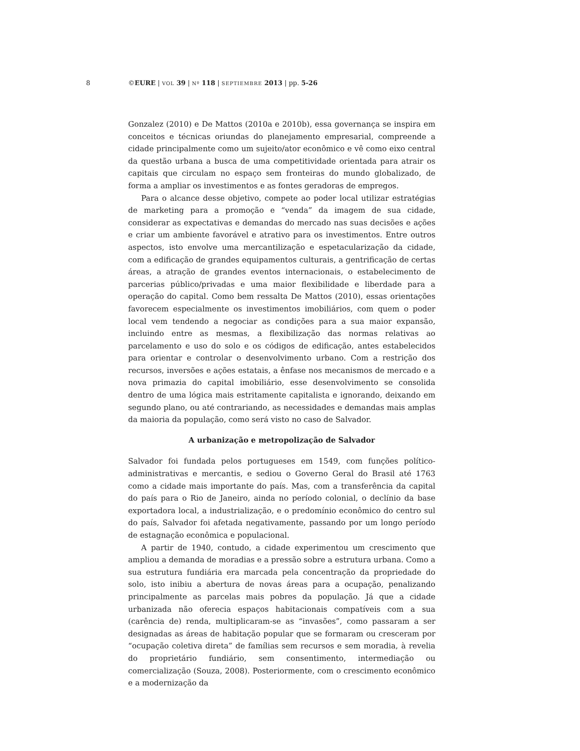8 ©EURE | VOL 39 | Nº 118 | SEPTIEMBRE 2013 | pp. 5-26
Gonzalez (2010) e De Mattos (2010a e 2010b), essa governança se inspira em conceitos e técnicas oriundas do planejamento empresarial, compreende a cidade principalmente como um sujeito/ator econômico e vê como eixo central da questão urbana a busca de uma competitividade orientada para atrair os capitais que circulam no espaço sem fronteiras do mundo globalizado, de forma a ampliar os investimentos e as fontes geradoras de empregos.
Para o alcance desse objetivo, compete ao poder local utilizar estratégias de marketing para a promoção e “venda” da imagem de sua cidade, considerar as expectativas e demandas do mercado nas suas decisões e ações e criar um ambiente favorável e atrativo para os investimentos. Entre outros aspectos, isto envolve uma mercantilização e espetacularização da cidade, com a edificação de grandes equipamentos culturais, a gentrificação de certas áreas, a atração de grandes eventos internacionais, o estabelecimento de parcerias público/privadas e uma maior flexibilidade e liberdade para a operação do capital. Como bem ressalta De Mattos (2010), essas orientações favorecem especialmente os investimentos imobiliários, com quem o poder local vem tendendo a negociar as condições para a sua maior expansão, incluindo entre as mesmas, a flexibilização das normas relativas ao parcelamento e uso do solo e os códigos de edificação, antes estabelecidos para orientar e controlar o desenvolvimento urbano. Com a restrição dos recursos, inversões e ações estatais, a ênfase nos mecanismos de mercado e a nova primazia do capital imobiliário, esse desenvolvimento se consolida dentro de uma lógica mais estritamente capitalista e ignorando, deixando em segundo plano, ou até contrariando, as necessidades e demandas mais amplas da maioria da população, como será visto no caso de Salvador.
A urbanização e metropolização de Salvador
Salvador foi fundada pelos portugueses em 1549, com funções político-administrativas e mercantis, e sediou o Governo Geral do Brasil até 1763 como a cidade mais importante do país. Mas, com a transferência da capital do país para o Rio de Janeiro, ainda no período colonial, o declínio da base exportadora local, a industrialização, e o predomínio econômico do centro sul do país, Salvador foi afetada negativamente, passando por um longo período de estagnação econômica e populacional.
A partir de 1940, contudo, a cidade experimentou um crescimento que ampliou a demanda de moradias e a pressão sobre a estrutura urbana. Como a sua estrutura fundiária era marcada pela concentração da propriedade do solo, isto inibiu a abertura de novas áreas para a ocupação, penalizando principalmente as parcelas mais pobres da população. Já que a cidade urbanizada não oferecia espaços habitacionais compatíveis com a sua (carência de) renda, multiplicaram-se as “invasões”, como passaram a ser designadas as áreas de habitação popular que se formaram ou cresceram por “ocupação coletiva direta” de famílias sem recursos e sem moradia, à revelia do proprietário fundiário, sem consentimento, intermediação ou comercialização (Souza, 2008). Posteriormente, com o crescimento econômico e a modernização da